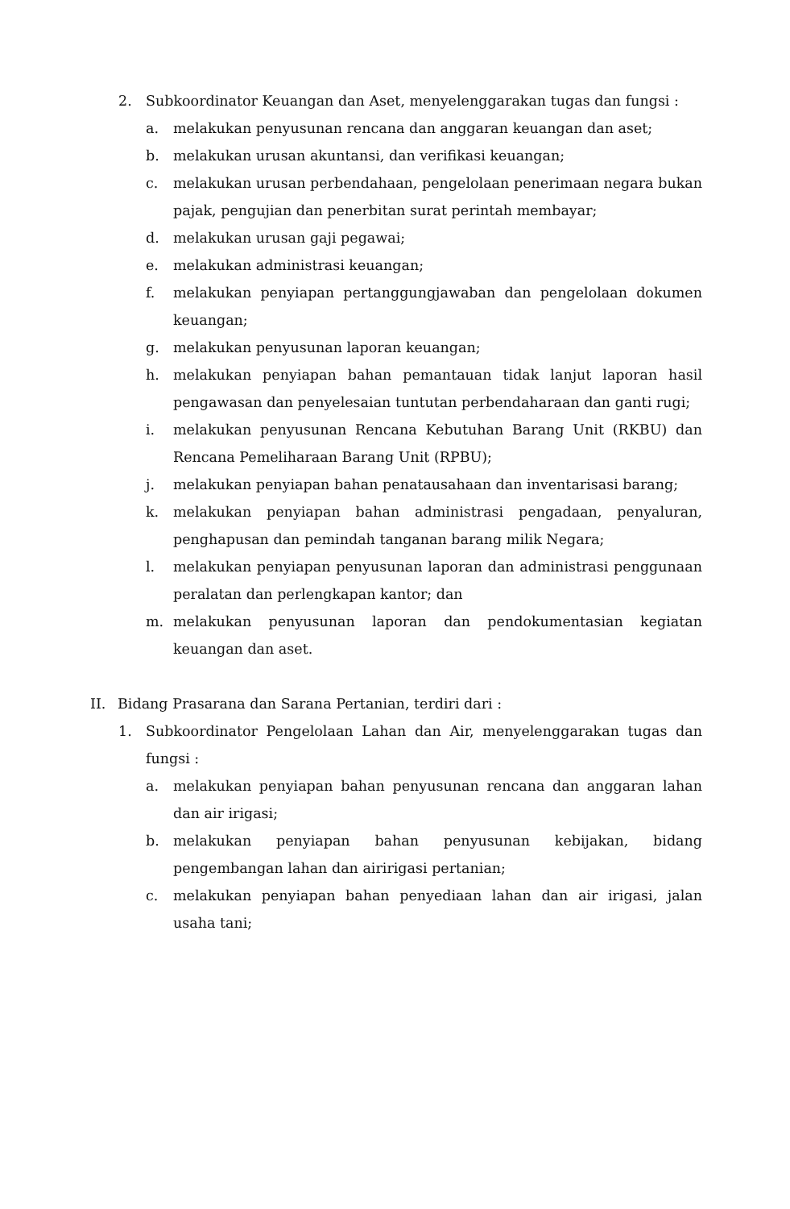2. Subkoordinator Keuangan dan Aset, menyelenggarakan tugas dan fungsi :
a. melakukan penyusunan rencana dan anggaran keuangan dan aset;
b. melakukan urusan akuntansi, dan verifikasi keuangan;
c. melakukan urusan perbendahaan, pengelolaan penerimaan negara bukan pajak, pengujian dan penerbitan surat perintah membayar;
d. melakukan urusan gaji pegawai;
e. melakukan administrasi keuangan;
f. melakukan penyiapan pertanggungjawaban dan pengelolaan dokumen keuangan;
g. melakukan penyusunan laporan keuangan;
h. melakukan penyiapan bahan pemantauan tidak lanjut laporan hasil pengawasan dan penyelesaian tuntutan perbendaharaan dan ganti rugi;
i. melakukan penyusunan Rencana Kebutuhan Barang Unit (RKBU) dan Rencana Pemeliharaan Barang Unit (RPBU);
j. melakukan penyiapan bahan penatausahaan dan inventarisasi barang;
k. melakukan penyiapan bahan administrasi pengadaan, penyaluran, penghapusan dan pemindah tanganan barang milik Negara;
l. melakukan penyiapan penyusunan laporan dan administrasi penggunaan peralatan dan perlengkapan kantor; dan
m. melakukan penyusunan laporan dan pendokumentasian kegiatan keuangan dan aset.
II. Bidang Prasarana dan Sarana Pertanian, terdiri dari :
1. Subkoordinator Pengelolaan Lahan dan Air, menyelenggarakan tugas dan fungsi :
a. melakukan penyiapan bahan penyusunan rencana dan anggaran lahan dan air irigasi;
b. melakukan penyiapan bahan penyusunan kebijakan, bidang pengembangan lahan dan airirigasi pertanian;
c. melakukan penyiapan bahan penyediaan lahan dan air irigasi, jalan usaha tani;